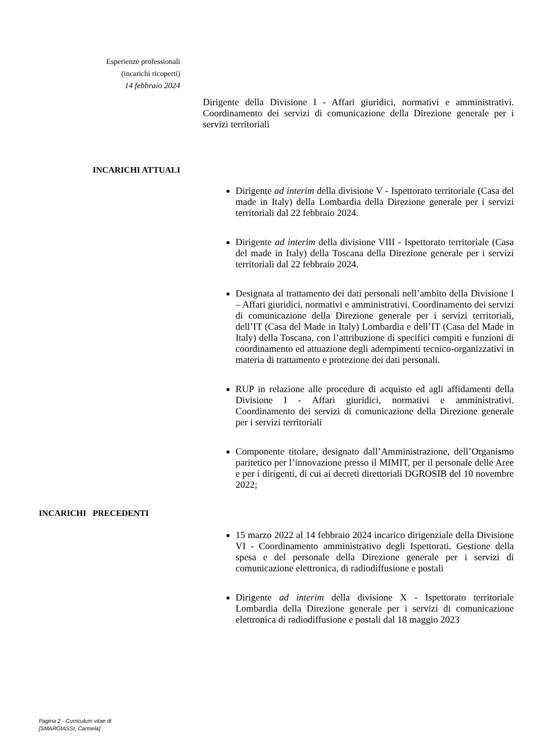Esperienze professionali
(incarichi ricoperti)
14 febbraio 2024
Dirigente della Divisione I - Affari giuridici, normativi e amministrativi. Coordinamento dei servizi di comunicazione della Direzione generale per i servizi territoriali
INCARICHI ATTUALI
Dirigente ad interim della divisione V - Ispettorato territoriale (Casa del made in Italy) della Lombardia della Direzione generale per i servizi territoriali dal 22 febbraio 2024.
Dirigente ad interim della divisione VIII - Ispettorato territoriale (Casa del made in Italy) della Toscana della Direzione generale per i servizi territoriali dal 22 febbraio 2024.
Designata al trattamento dei dati personali nell’ambito della Divisione I – Affari giuridici, normativi e amministrativi. Coordinamento dei servizi di comunicazione della Direzione generale per i servizi territoriali, dell’IT (Casa del Made in Italy) Lombardia e dell’IT (Casa del Made in Italy) della Toscana, con l’attribuzione di specifici compiti e funzioni di coordinamento ed attuazione degli adempimenti tecnico-organizzativi in materia di trattamento e protezione dei dati personali.
RUP in relazione alle procedure di acquisto ed agli affidamenti della Divisione I - Affari giuridici, normativi e amministrativi. Coordinamento dei servizi di comunicazione della Direzione generale per i servizi territoriali
Componente titolare, designato dall’Amministrazione, dell’Organismo paritetico per l’innovazione presso il MIMIT, per il personale delle Aree e per i dirigenti, di cui ai decreti direttoriali DGROSIB del 10 novembre 2022;
INCARICHI PRECEDENTI
15 marzo 2022 al 14 febbraio 2024 incarico dirigenziale della Divisione VI - Coordinamento amministrativo degli Ispettorati. Gestione della spesa e del personale della Direzione generale per i servizi di comunicazione elettronica, di radiodiffusione e postali
Dirigente ad interim della divisione X - Ispettorato territoriale Lombardia della Direzione generale per i servizi di comunicazione elettronica di radiodiffusione e postali dal 18 maggio 2023
Pagina 2 - Curriculum vitae di
[SMARGIASSI, Carmela]